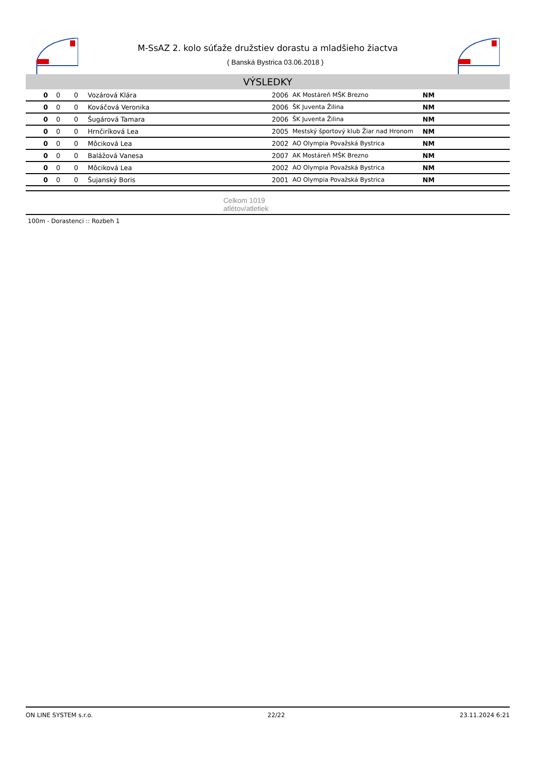M-SsAZ 2. kolo súťaže družstiev dorastu a mladšieho žiactva
( Banská Bystrica 03.06.2018 )
VÝSLEDKY
| 0 | 0 | 0 | Vozárová Klára | 2006 | AK Mostáreň MŠK Brezno | NM |
| 0 | 0 | 0 | Kováčová Veronika | 2006 | ŠK Juventa Žilina | NM |
| 0 | 0 | 0 | Šugárová Tamara | 2006 | ŠK Juventa Žilina | NM |
| 0 | 0 | 0 | Hrnčiríková Lea | 2005 | Mestský športový klub Žiar nad Hronom | NM |
| 0 | 0 | 0 | Môciková Lea | 2002 | AO Olympia Považská Bystrica | NM |
| 0 | 0 | 0 | Balážová Vanesa | 2007 | AK Mostáreň MŠK Brezno | NM |
| 0 | 0 | 0 | Môciková Lea | 2002 | AO Olympia Považská Bystrica | NM |
| 0 | 0 | 0 | Šujanský Boris | 2001 | AO Olympia Považská Bystrica | NM |
Celkom 1019
atlétov/atletiek
100m - Dorastenci :: Rozbeh 1
ON LINE SYSTEM s.r.o. 22/22 23.11.2024 6:21